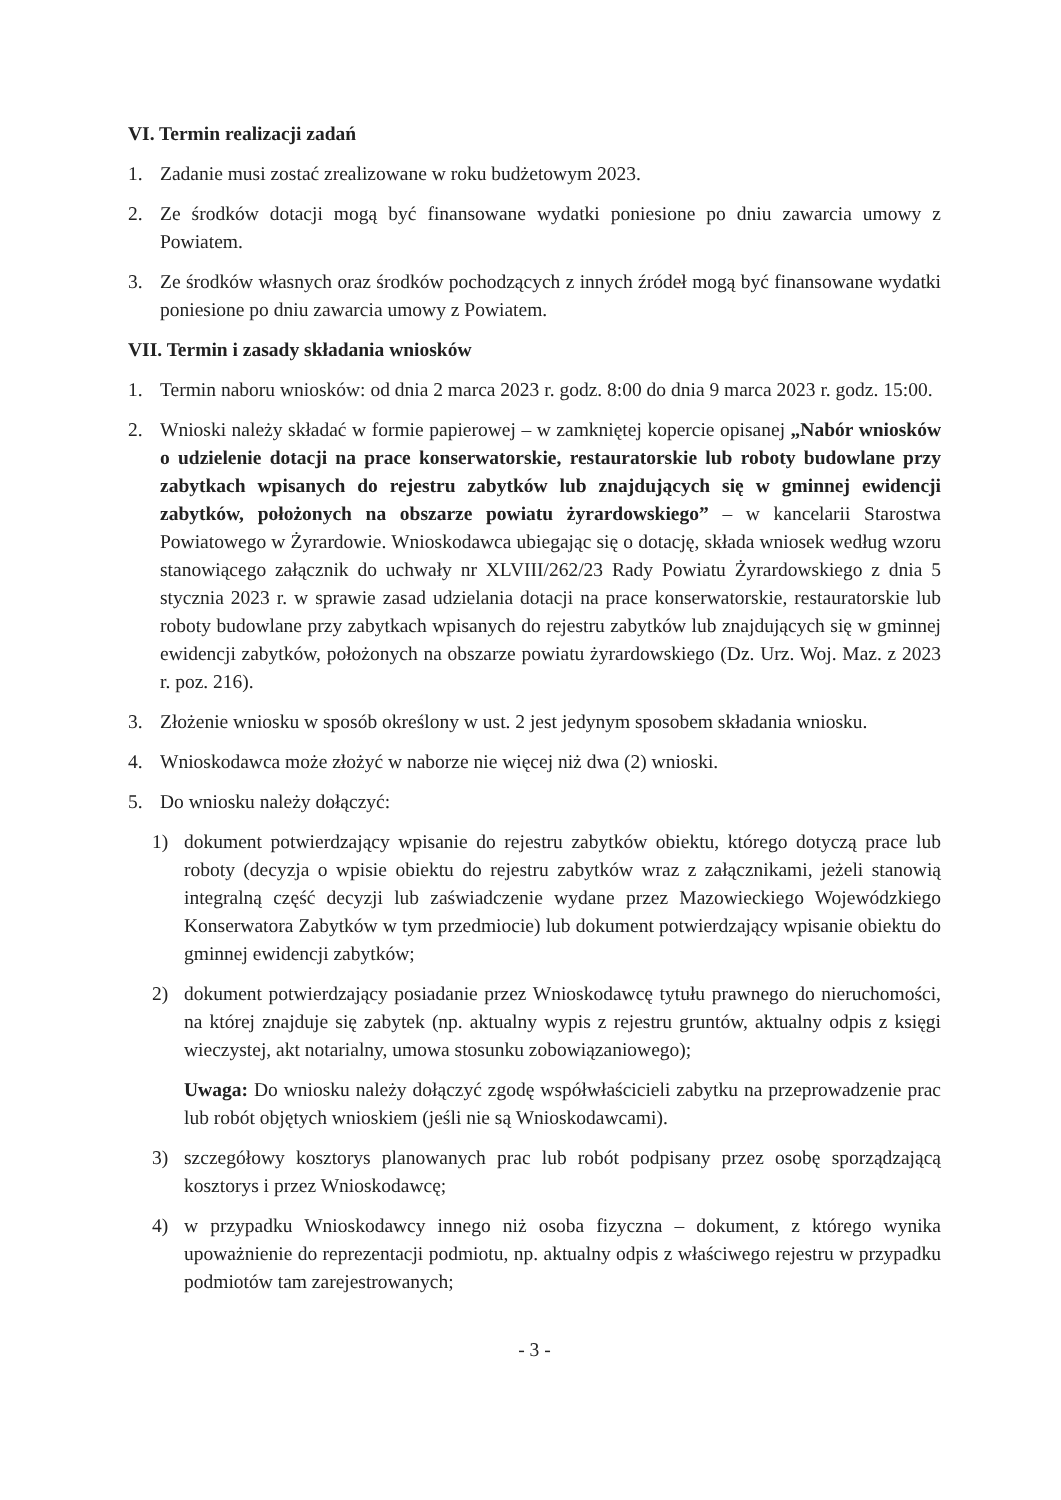VI. Termin realizacji zadań
1. Zadanie musi zostać zrealizowane w roku budżetowym 2023.
2. Ze środków dotacji mogą być finansowane wydatki poniesione po dniu zawarcia umowy z Powiatem.
3. Ze środków własnych oraz środków pochodzących z innych źródeł mogą być finansowane wydatki poniesione po dniu zawarcia umowy z Powiatem.
VII. Termin i zasady składania wniosków
1. Termin naboru wniosków: od dnia 2 marca 2023 r. godz. 8:00 do dnia 9 marca 2023 r. godz. 15:00.
2. Wnioski należy składać w formie papierowej – w zamkniętej kopercie opisanej „Nabór wniosków o udzielenie dotacji na prace konserwatorskie, restauratorskie lub roboty budowlane przy zabytkach wpisanych do rejestru zabytków lub znajdujących się w gminnej ewidencji zabytków, położonych na obszarze powiatu żyrardowskiego” – w kancelarii Starostwa Powiatowego w Żyrardowie. Wnioskodawca ubiegając się o dotację, składa wniosek według wzoru stanowiącego załącznik do uchwały nr XLVIII/262/23 Rady Powiatu Żyrardowskiego z dnia 5 stycznia 2023 r. w sprawie zasad udzielania dotacji na prace konserwatorskie, restauratorskie lub roboty budowlane przy zabytkach wpisanych do rejestru zabytków lub znajdujących się w gminnej ewidencji zabytków, położonych na obszarze powiatu żyrardowskiego (Dz. Urz. Woj. Maz. z 2023 r. poz. 216).
3. Złożenie wniosku w sposób określony w ust. 2 jest jedynym sposobem składania wniosku.
4. Wnioskodawca może złożyć w naborze nie więcej niż dwa (2) wnioski.
5. Do wniosku należy dołączyć:
1) dokument potwierdzający wpisanie do rejestru zabytków obiektu, którego dotyczą prace lub roboty (decyzja o wpisie obiektu do rejestru zabytków wraz z załącznikami, jeżeli stanowią integralną część decyzji lub zaświadczenie wydane przez Mazowieckiego Wojewódzkiego Konserwatora Zabytków w tym przedmiocie) lub dokument potwierdzający wpisanie obiektu do gminnej ewidencji zabytków;
2) dokument potwierdzający posiadanie przez Wnioskodawcę tytułu prawnego do nieruchomości, na której znajduje się zabytek (np. aktualny wypis z rejestru gruntów, aktualny odpis z księgi wieczystej, akt notarialny, umowa stosunku zobowiązaniowego);
Uwaga: Do wniosku należy dołączyć zgodę współwłaścicieli zabytku na przeprowadzenie prac lub robót objętych wnioskiem (jeśli nie są Wnioskodawcami).
3) szczegółowy kosztorys planowanych prac lub robót podpisany przez osobę sporządzającą kosztorys i przez Wnioskodawcę;
4) w przypadku Wnioskodawcy innego niż osoba fizyczna – dokument, z którego wynika upoważnienie do reprezentacji podmiotu, np. aktualny odpis z właściwego rejestru w przypadku podmiotów tam zarejestrowanych;
- 3 -